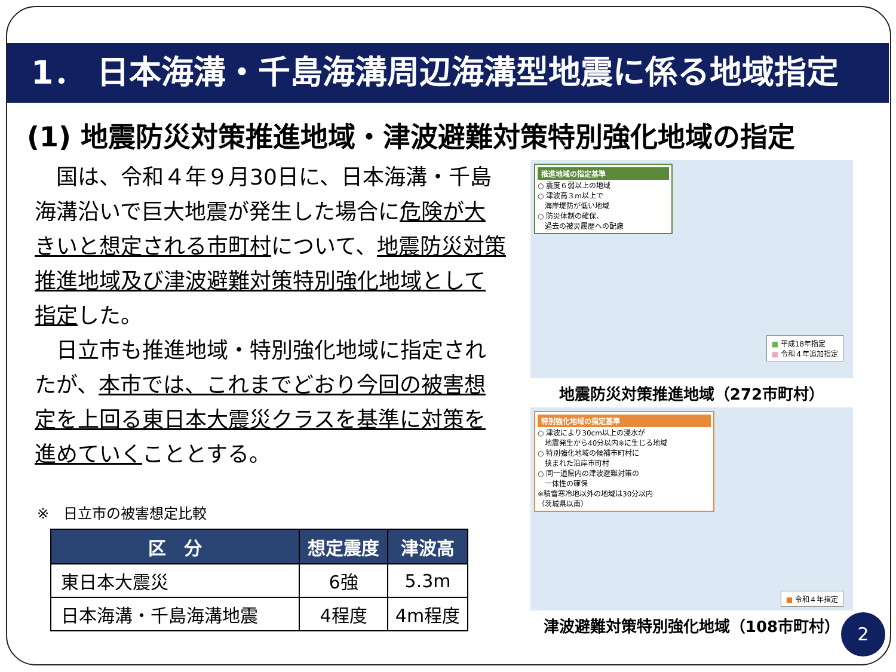1． 日本海溝・千島海溝周辺海溝型地震に係る地域指定
(1) 地震防災対策推進地域・津波避難対策特別強化地域の指定
　国は、令和４年９月30日に、日本海溝・千島海溝沿いで巨大地震が発生した場合に危険が大きいと想定される市町村について、地震防災対策推進地域及び津波避難対策特別強化地域として指定した。
　日立市も推進地域・特別強化地域に指定されたが、本市では、これまでどおり今回の被害想定を上回る東日本大震災クラスを基準に対策を進めていくこととする。
※　日立市の被害想定比較
| 区 分 | 想定震度 | 津波高 |
| --- | --- | --- |
| 東日本大震災 | 6強 | 5.3m |
| 日本海溝・千島海溝地震 | 4程度 | 4m程度 |
推進地域の指定基準
○ 震度６弱以上の地域
○ 津波高３m以上で
　海岸堤防が低い地域
○ 防災体制の確保、
　過去の被災履歴への配慮
■ 平成18年指定
■ 令和４年追加指定
地震防災対策推進地域（272市町村）
特別強化地域の指定基準
○ 津波により30cm以上の浸水が
　地震発生から40分以内※に生じる地域
○ 特別強化地域の候補市町村に
　挟まれた沿岸市町村
○ 同一道県内の津波避難対策の
　一体性の確保
※積雪寒冷地以外の地域は30分以内
（茨城県以南）
■ 令和４年指定
津波避難対策特別強化地域（108市町村）
2